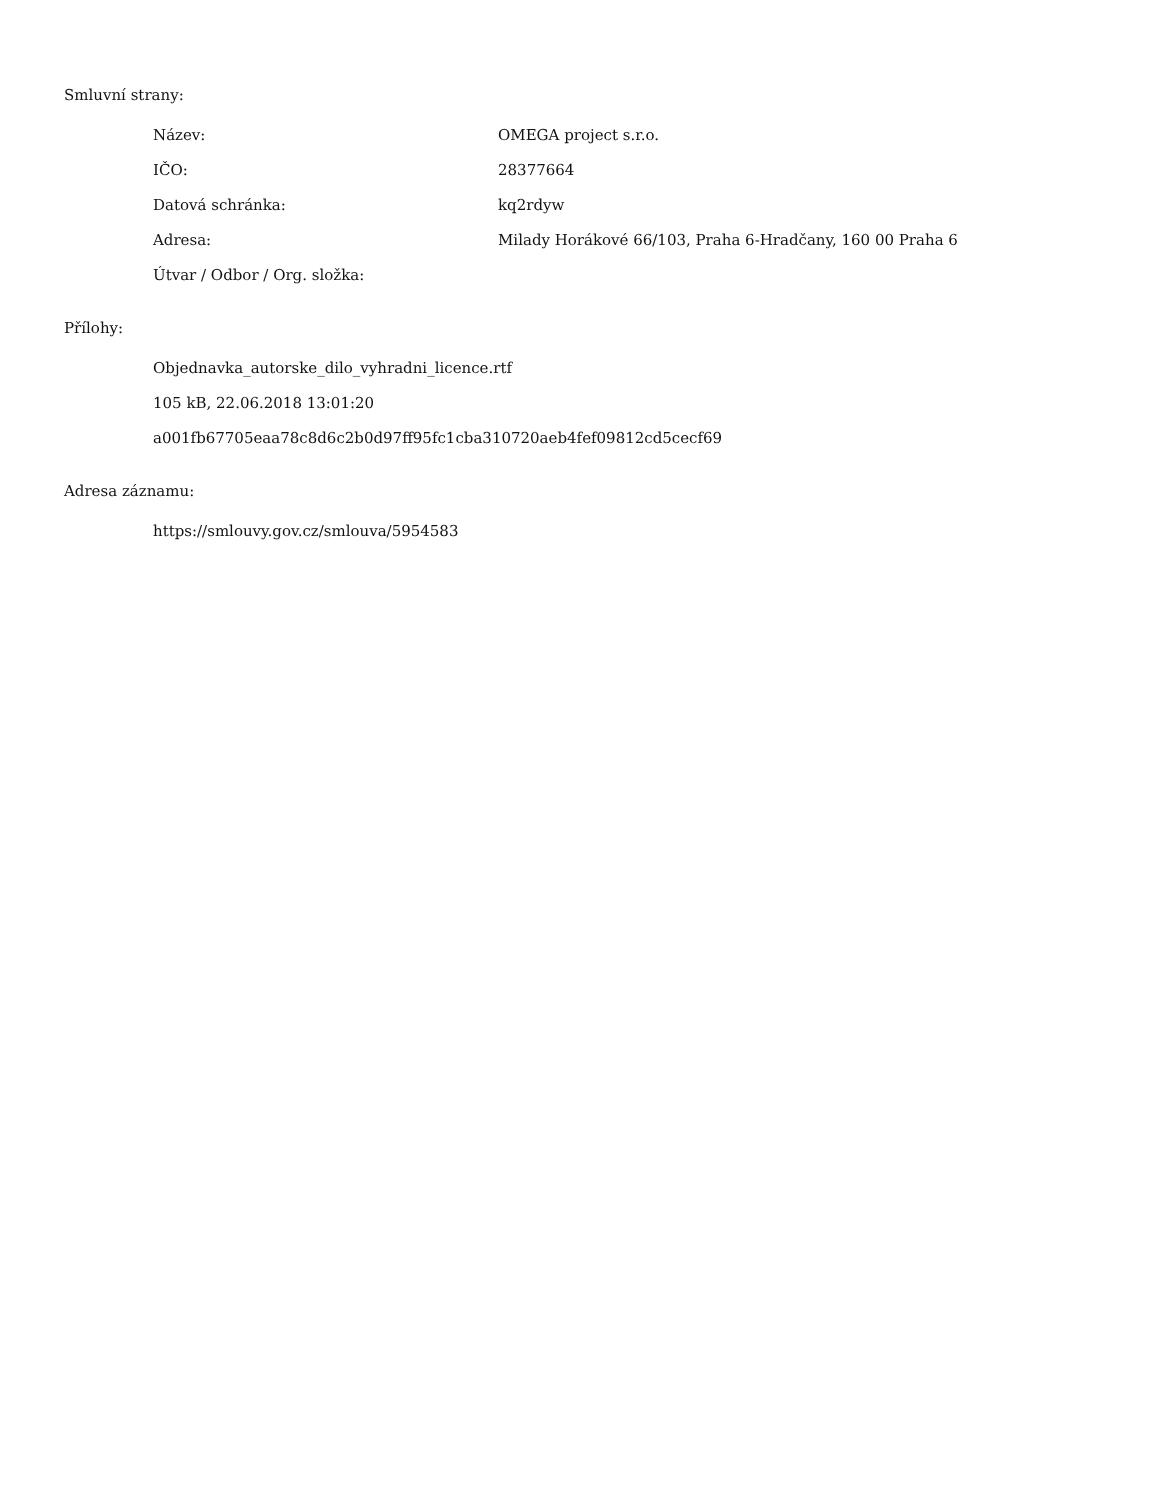Smluvní strany:
| Název: | OMEGA project s.r.o. |
| IČO: | 28377664 |
| Datová schránka: | kq2rdyw |
| Adresa: | Milady Horákové 66/103, Praha 6-Hradčany, 160 00 Praha 6 |
| Útvar / Odbor / Org. složka: | |
Přílohy:
| Objednavka_autorske_dilo_vyhradni_licence.rtf |
| 105 kB, 22.06.2018 13:01:20 |
| a001fb67705eaa78c8d6c2b0d97ff95fc1cba310720aeb4fef09812cd5cecf69 |
Adresa záznamu:
| https://smlouvy.gov.cz/smlouva/5954583 |